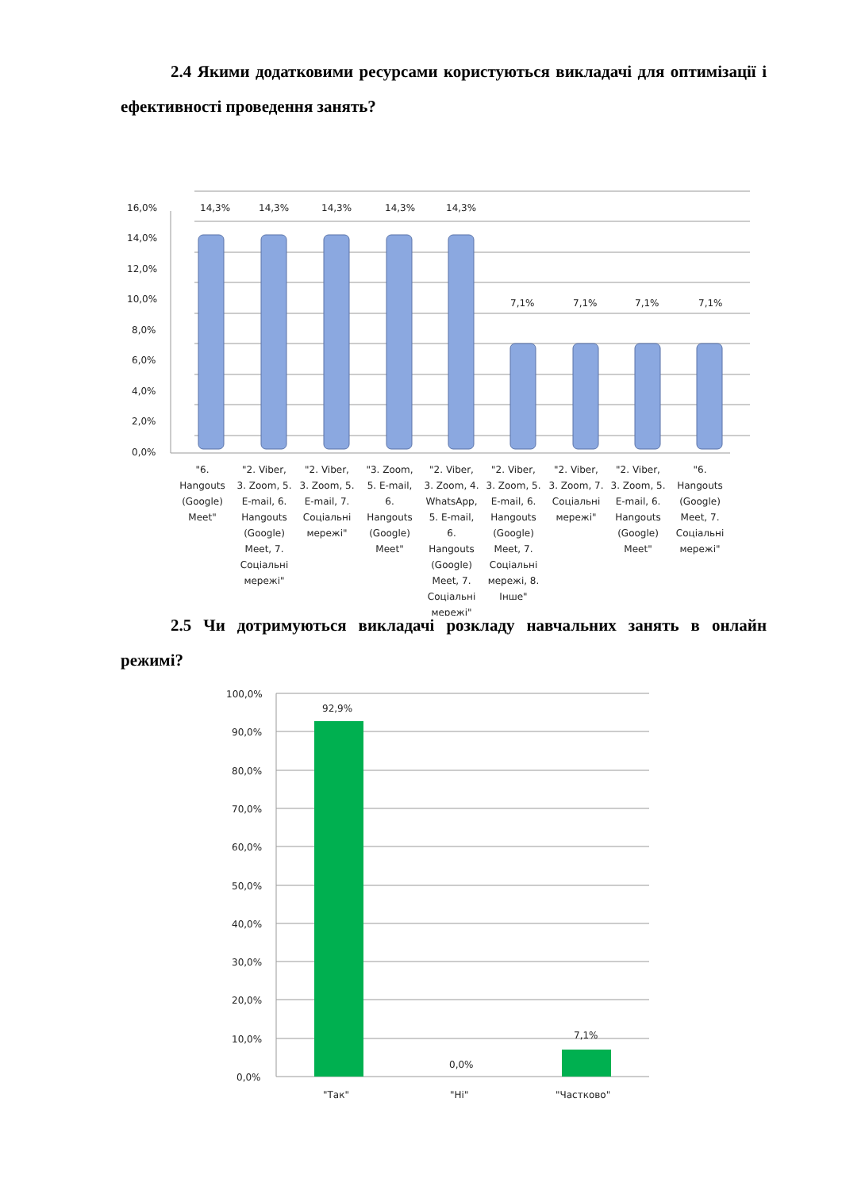2.4 Якими додатковими ресурсами користуються викладачі для оптимізації і ефективності проведення занять?
16,0%
14,0%
12,0%
10,0%
8,0%
6,0%
4,0%
2,0%
0,0%
14,3%
14,3%
14,3%
14,3%
14,3%
7,1%
7,1%
7,1%
7,1%
"6.
Hangouts
(Google)
Meet"
"2. Viber,
3. Zoom, 5.
E-mail, 6.
Hangouts
(Google)
Meet, 7.
Соціальні
мережі"
"2. Viber,
3. Zoom, 5.
E-mail, 7.
Соціальні
мережі"
"3. Zoom,
5. E-mail,
6.
Hangouts
(Google)
Meet"
"2. Viber,
3. Zoom, 4.
WhatsApp,
5. E-mail,
6.
Hangouts
(Google)
Meet, 7.
Соціальні
мережі"
"2. Viber,
3. Zoom, 5.
E-mail, 6.
Hangouts
(Google)
Meet, 7.
Соціальні
мережі, 8.
Інше"
"2. Viber,
3. Zoom, 7.
Соціальні
мережі"
"2. Viber,
3. Zoom, 5.
E-mail, 6.
Hangouts
(Google)
Meet"
"6.
Hangouts
(Google)
Meet, 7.
Соціальні
мережі"
2.5 Чи дотримуються викладачі розкладу навчальних занять в онлайн режимі?
100,0%
90,0%
80,0%
70,0%
60,0%
50,0%
40,0%
30,0%
20,0%
10,0%
0,0%
92,9%
0,0%
7,1%
"Так"
"Ні"
"Частково"